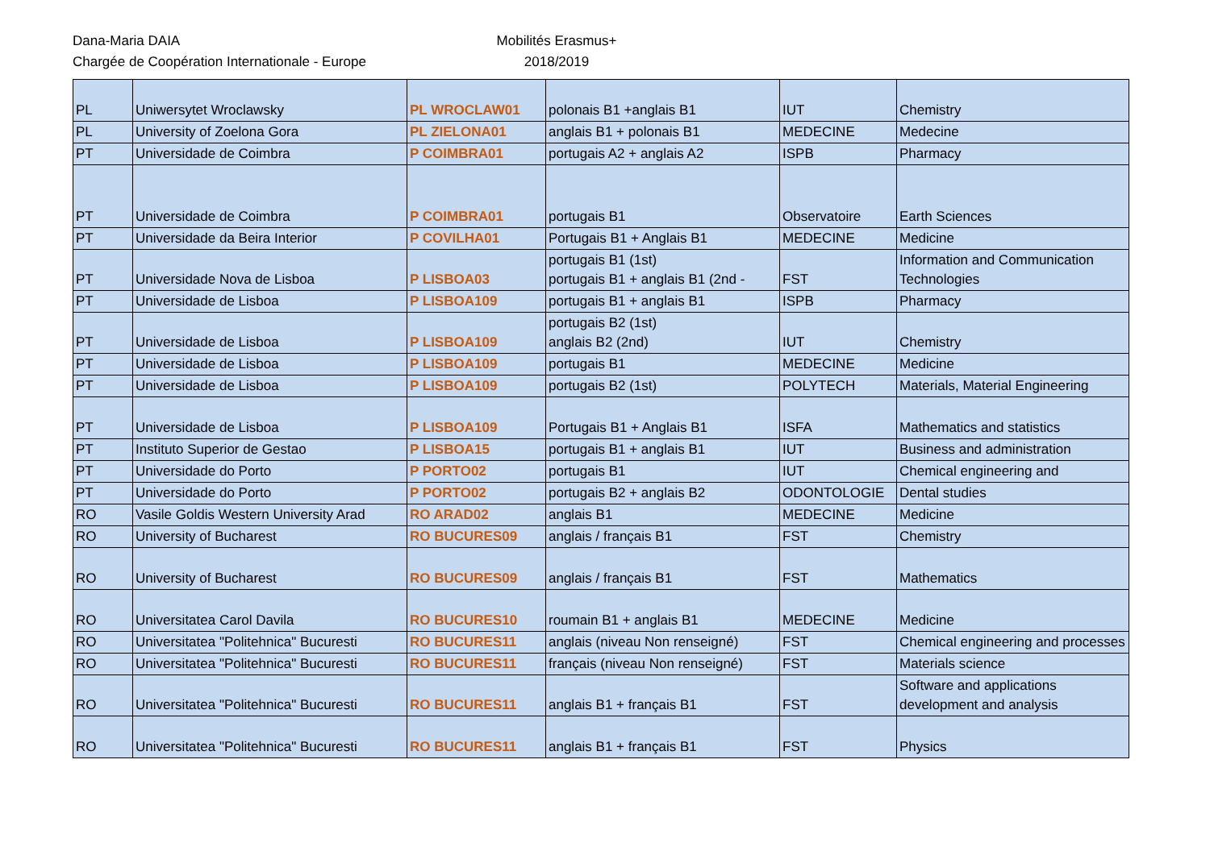Dana-Maria DAIA
Chargée de Coopération Internationale - Europe
Mobilités Erasmus+
2018/2019
| PL | Uniwersytet Wroclawsky | PL WROCLAW01 | polonais B1 +anglais B1 | IUT | Chemistry |
| PL | University of Zoelona Gora | PL ZIELONA01 | anglais B1 + polonais B1 | MEDECINE | Medecine |
| PT | Universidade de Coimbra | P COIMBRA01 | portugais A2 + anglais A2 | ISPB | Pharmacy |
| PT | Universidade de Coimbra | P COIMBRA01 | portugais B1 | Observatoire | Earth Sciences |
| PT | Universidade da Beira Interior | P COVILHA01 | Portugais B1 + Anglais B1 | MEDECINE | Medicine |
| PT | Universidade Nova de Lisboa | P LISBOA03 | portugais B1 (1st) portugais B1 + anglais B1 (2nd - | FST | Information and Communication Technologies |
| PT | Universidade de Lisboa | P LISBOA109 | portugais B1 + anglais B1 | ISPB | Pharmacy |
| PT | Universidade de Lisboa | P LISBOA109 | portugais B2 (1st) anglais B2 (2nd) | IUT | Chemistry |
| PT | Universidade de Lisboa | P LISBOA109 | portugais B1 | MEDECINE | Medicine |
| PT | Universidade de Lisboa | P LISBOA109 | portugais B2 (1st) | POLYTECH | Materials, Material Engineering |
| PT | Universidade de Lisboa | P LISBOA109 | Portugais B1 + Anglais B1 | ISFA | Mathematics and statistics |
| PT | Instituto Superior de Gestao | P LISBOA15 | portugais B1 + anglais B1 | IUT | Business and administration |
| PT | Universidade do Porto | P PORTO02 | portugais B1 | IUT | Chemical engineering and |
| PT | Universidade do Porto | P PORTO02 | portugais B2 + anglais B2 | ODONTOLOGIE | Dental studies |
| RO | Vasile Goldis Western University Arad | RO ARAD02 | anglais B1 | MEDECINE | Medicine |
| RO | University of Bucharest | RO BUCURES09 | anglais / français B1 | FST | Chemistry |
| RO | University of Bucharest | RO BUCURES09 | anglais / français B1 | FST | Mathematics |
| RO | Universitatea Carol Davila | RO BUCURES10 | roumain B1 + anglais B1 | MEDECINE | Medicine |
| RO | Universitatea "Politehnica" Bucuresti | RO BUCURES11 | anglais (niveau Non renseigné) | FST | Chemical engineering and processes |
| RO | Universitatea "Politehnica" Bucuresti | RO BUCURES11 | français (niveau Non renseigné) | FST | Materials science |
| RO | Universitatea "Politehnica" Bucuresti | RO BUCURES11 | anglais B1 + français B1 | FST | Software and applications development and analysis |
| RO | Universitatea "Politehnica" Bucuresti | RO BUCURES11 | anglais B1 + français B1 | FST | Physics |